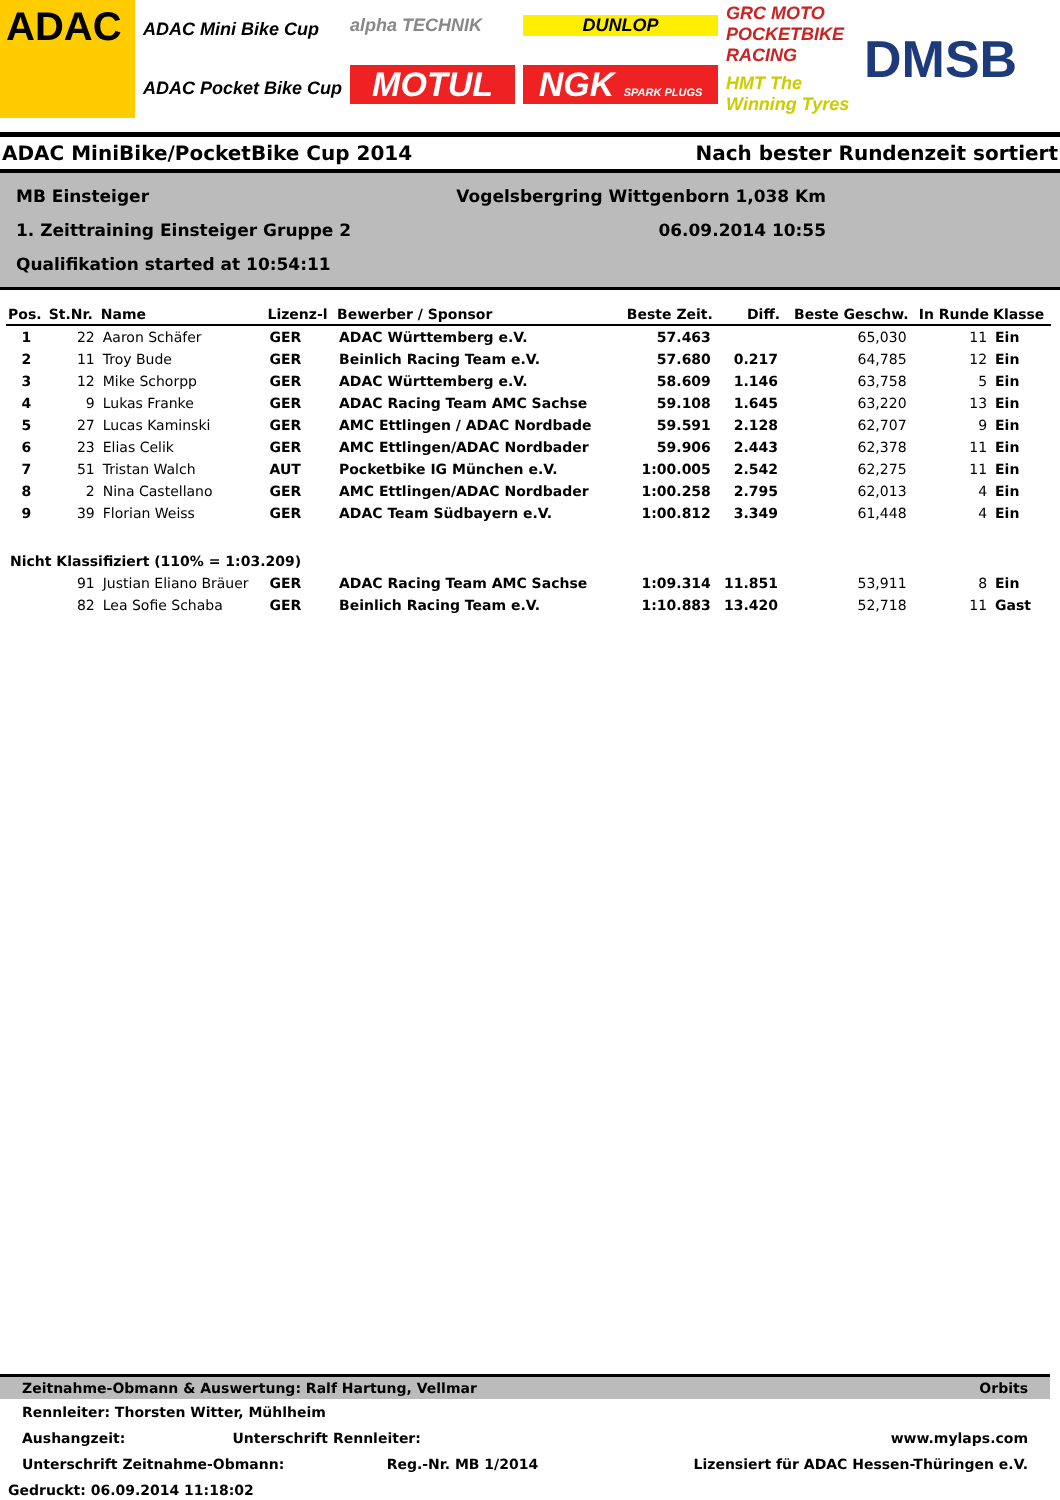ADAC
ADAC Mini Bike Cup
ADAC Pocket Bike Cup
alpha TECHNIK
MOTUL
DUNLOP
NGK SPARK PLUGS
GRC MOTO POCKETBIKE RACING
HMT The Winning Tyres
DMSB
ADAC MiniBike/PocketBike Cup 2014 Nach bester Rundenzeit sortiert
MB Einsteiger Vogelsbergring Wittgenborn 1,038 Km
1. Zeittraining Einsteiger Gruppe 2 06.09.2014 10:55
Qualifikation started at 10:54:11
| Pos. | St.Nr. | Name | Lizenz-l | Bewerber / Sponsor | Beste Zeit. | Diff. | Beste Geschw. | In Runde | Klasse |
| --- | --- | --- | --- | --- | --- | --- | --- | --- | --- |
| 1 | 22 | Aaron Schäfer | GER | ADAC Württemberg e.V. | 57.463 | | 65,030 | 11 | Ein |
| 2 | 11 | Troy Bude | GER | Beinlich Racing Team e.V. | 57.680 | 0.217 | 64,785 | 12 | Ein |
| 3 | 12 | Mike Schorpp | GER | ADAC Württemberg e.V. | 58.609 | 1.146 | 63,758 | 5 | Ein |
| 4 | 9 | Lukas Franke | GER | ADAC Racing Team AMC Sachse | 59.108 | 1.645 | 63,220 | 13 | Ein |
| 5 | 27 | Lucas Kaminski | GER | AMC Ettlingen / ADAC Nordbade | 59.591 | 2.128 | 62,707 | 9 | Ein |
| 6 | 23 | Elias Celik | GER | AMC Ettlingen/ADAC Nordbader | 59.906 | 2.443 | 62,378 | 11 | Ein |
| 7 | 51 | Tristan Walch | AUT | Pocketbike IG München e.V. | 1:00.005 | 2.542 | 62,275 | 11 | Ein |
| 8 | 2 | Nina Castellano | GER | AMC Ettlingen/ADAC Nordbader | 1:00.258 | 2.795 | 62,013 | 4 | Ein |
| 9 | 39 | Florian Weiss | GER | ADAC Team Südbayern e.V. | 1:00.812 | 3.349 | 61,448 | 4 | Ein |
| Nicht Klassifiziert (110% = 1:03.209) | | | | | | | | | |
| | 91 | Justian Eliano Bräuer | GER | ADAC Racing Team AMC Sachse | 1:09.314 | 11.851 | 53,911 | 8 | Ein |
| | 82 | Lea Sofie Schaba | GER | Beinlich Racing Team e.V. | 1:10.883 | 13.420 | 52,718 | 11 | Gast |
Zeitnahme-Obmann & Auswertung: Ralf Hartung, Vellmar Orbits
Rennleiter: Thorsten Witter, Mühlheim
Aushangzeit: Unterschrift Rennleiter: www.mylaps.com
Unterschrift Zeitnahme-Obmann: Reg.-Nr. MB 1/2014 Lizensiert für ADAC Hessen-Thüringen e.V.
Gedruckt: 06.09.2014 11:18:02